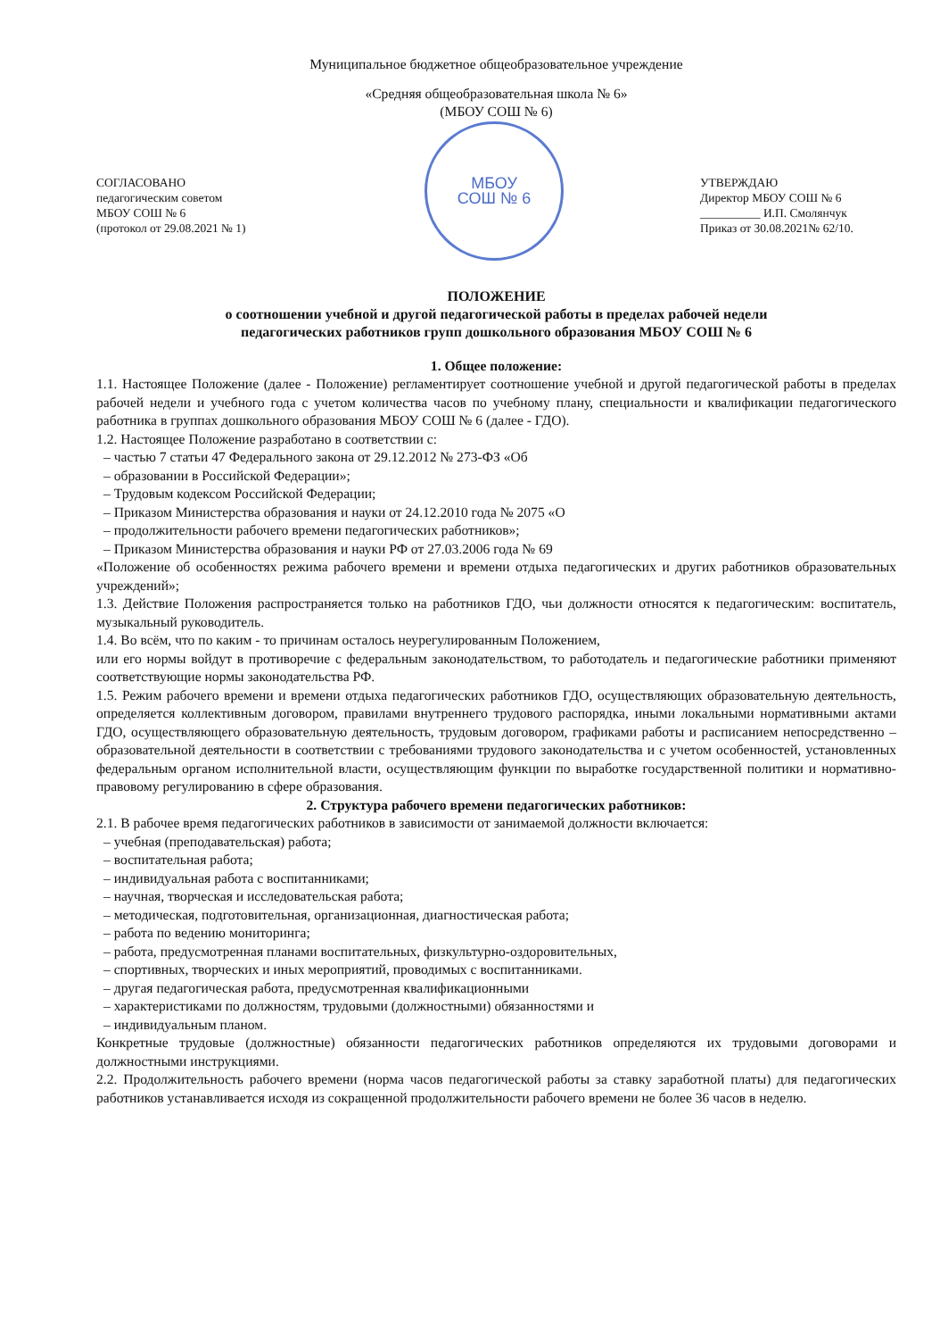Муниципальное бюджетное общеобразовательное учреждение
«Средняя общеобразовательная школа № 6»
(МБОУ СОШ № 6)
СОГЛАСОВАНО
педагогическим советом
МБОУ СОШ № 6
(протокол от 29.08.2021 № 1)
МБОУ
СОШ № 6
УТВЕРЖДАЮ
Директор МБОУ СОШ № 6
__________ И.П. Смолянчук
Приказ от 30.08.2021№ 62/10.
ПОЛОЖЕНИЕ
о соотношении учебной и другой педагогической работы в пределах рабочей недели
педагогических работников групп дошкольного образования МБОУ СОШ № 6
1. Общее положение:
1.1. Настоящее Положение (далее - Положение) регламентирует соотношение учебной и другой педагогической работы в пределах рабочей недели и учебного года с учетом количества часов по учебному плану, специальности и квалификации педагогического работника в группах дошкольного образования МБОУ СОШ № 6 (далее - ГДО).
1.2. Настоящее Положение разработано в соответствии с:
– частью 7 статьи 47 Федерального закона от 29.12.2012 № 273-ФЗ «Об
– образовании в Российской Федерации»;
– Трудовым кодексом Российской Федерации;
– Приказом Министерства образования и науки от 24.12.2010 года № 2075 «О
– продолжительности рабочего времени педагогических работников»;
– Приказом Министерства образования и науки РФ от 27.03.2006 года № 69
«Положение об особенностях режима рабочего времени и времени отдыха педагогических и других работников образовательных учреждений»;
1.3. Действие Положения распространяется только на работников ГДО, чьи должности относятся к педагогическим: воспитатель, музыкальный руководитель.
1.4. Во всём, что по каким - то причинам осталось неурегулированным Положением,
или его нормы войдут в противоречие с федеральным законодательством, то работодатель и педагогические работники применяют соответствующие нормы законодательства РФ.
1.5. Режим рабочего времени и времени отдыха педагогических работников ГДО, осуществляющих образовательную деятельность, определяется коллективным договором, правилами внутреннего трудового распорядка, иными локальными нормативными актами ГДО, осуществляющего образовательную деятельность, трудовым договором, графиками работы и расписанием непосредственно – образовательной деятельности в соответствии с требованиями трудового законодательства и с учетом особенностей, установленных федеральным органом исполнительной власти, осуществляющим функции по выработке государственной политики и нормативно-правовому регулированию в сфере образования.
2. Структура рабочего времени педагогических работников:
2.1. В рабочее время педагогических работников в зависимости от занимаемой должности включается:
– учебная (преподавательская) работа;
– воспитательная работа;
– индивидуальная работа с воспитанниками;
– научная, творческая и исследовательская работа;
– методическая, подготовительная, организационная, диагностическая работа;
– работа по ведению мониторинга;
– работа, предусмотренная планами воспитательных, физкультурно-оздоровительных,
– спортивных, творческих и иных мероприятий, проводимых с воспитанниками.
– другая педагогическая работа, предусмотренная квалификационными
– характеристиками по должностям, трудовыми (должностными) обязанностями и
– индивидуальным планом.
Конкретные трудовые (должностные) обязанности педагогических работников определяются их трудовыми договорами и должностными инструкциями.
2.2. Продолжительность рабочего времени (норма часов педагогической работы за ставку заработной платы) для педагогических работников устанавливается исходя из сокращенной продолжительности рабочего времени не более 36 часов в неделю.